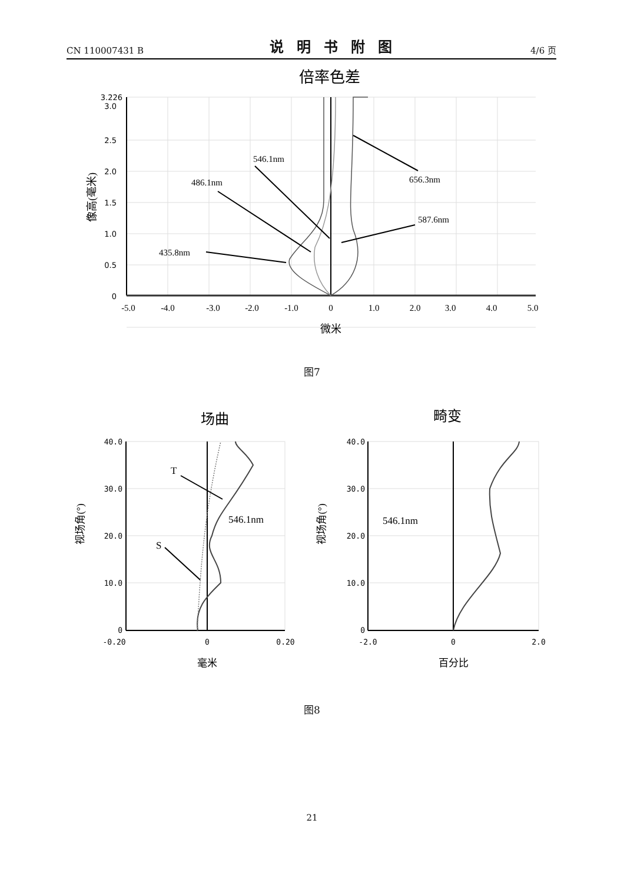CN 110007431 B 说明书附图 4/6 页
倍率色差
546.1nm
486.1nm
656.3nm
587.6nm
435.8nm
3.226
3.0
2.5
2.0
1.5
1.0
0.5
0
-5.0
-4.0
-3.0
-2.0
-1.0
0
1.0
2.0
3.0
4.0
5.0
微米
像高(毫米)
图7
场曲
畸变
T
S
546.1nm
546.1nm
40.0
30.0
20.0
10.0
0
40.0
30.0
20.0
10.0
0
-0.20
0
0.20
-2.0
0
2.0
毫米
百分比
视场角(°)
视场角(°)
图8
21